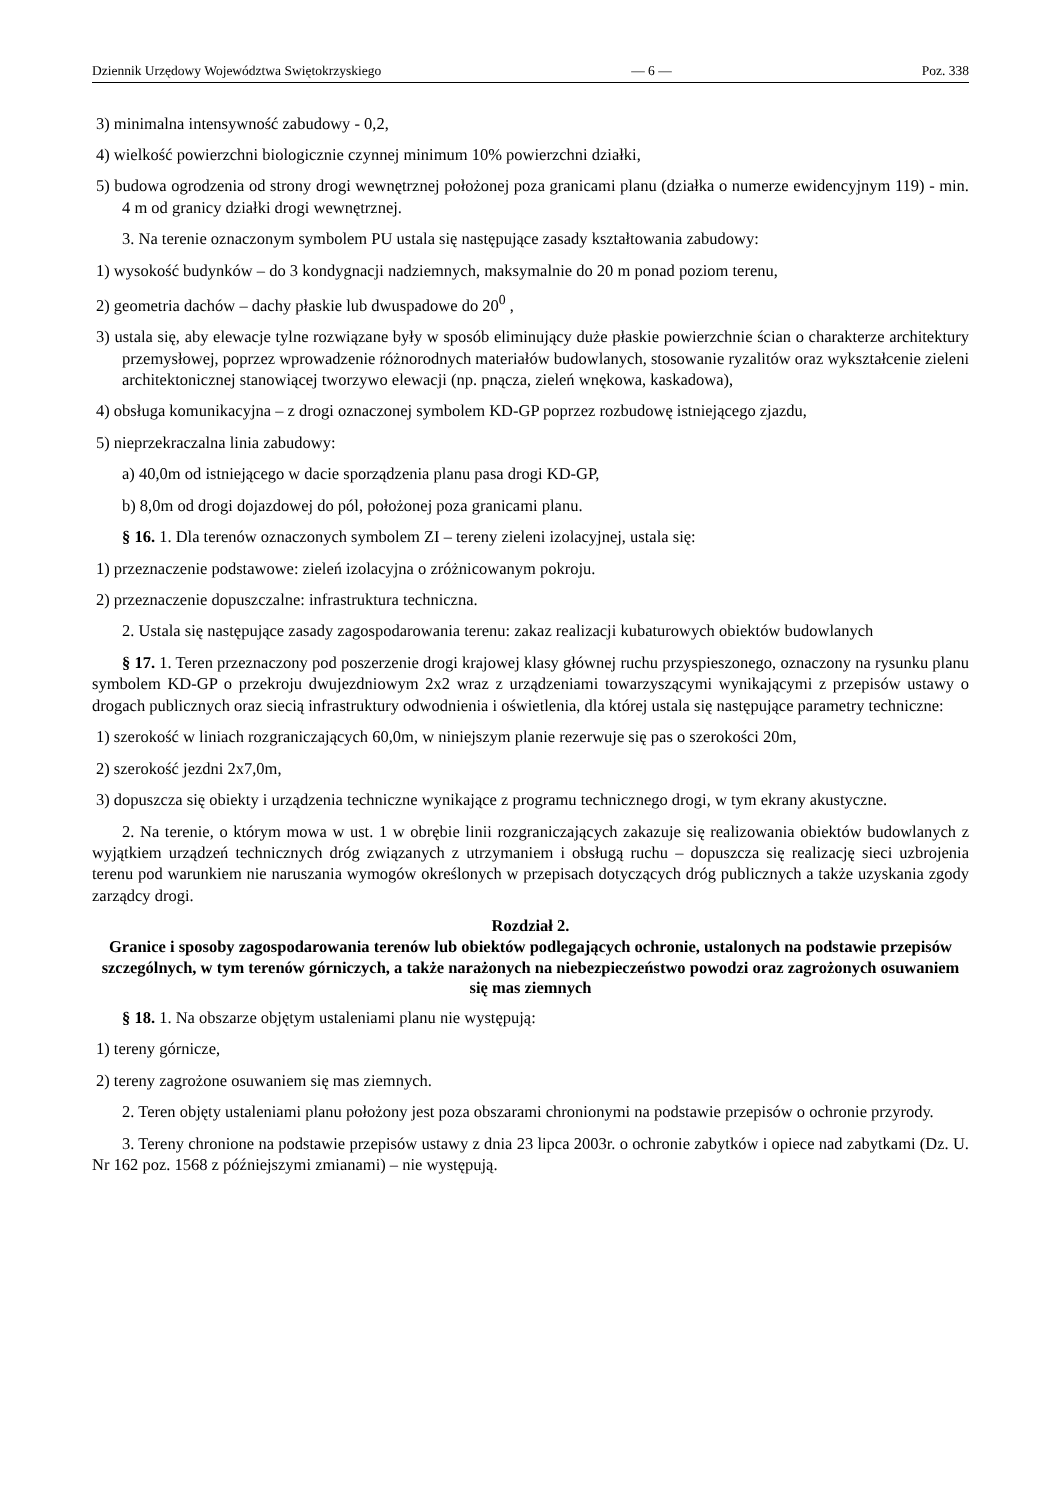Dziennik Urzędowy Województwa Swiętokrzyskiego — 6 — Poz. 338
3) minimalna intensywność zabudowy - 0,2,
4) wielkość powierzchni biologicznie czynnej minimum 10% powierzchni działki,
5) budowa ogrodzenia od strony drogi wewnętrznej położonej poza granicami planu (działka o numerze ewidencyjnym 119) - min. 4 m od granicy działki drogi wewnętrznej.
3. Na terenie oznaczonym symbolem PU ustala się następujące zasady kształtowania zabudowy:
1) wysokość budynków – do 3 kondygnacji nadziemnych, maksymalnie do 20 m ponad poziom terenu,
2) geometria dachów – dachy płaskie lub dwuspadowe do 20<sup>0</sup> ,
3) ustala się, aby elewacje tylne rozwiązane były w sposób eliminujący duże płaskie powierzchnie ścian o charakterze architektury przemysłowej, poprzez wprowadzenie różnorodnych materiałów budowlanych, stosowanie ryzalitów oraz wykształcenie zieleni architektonicznej stanowiącej tworzywo elewacji (np. pnącza, zieleń wnękowa, kaskadowa),
4) obsługa komunikacyjna – z drogi oznaczonej symbolem KD-GP poprzez rozbudowę istniejącego zjazdu,
5) nieprzekraczalna linia zabudowy:
a) 40,0m od istniejącego w dacie sporządzenia planu pasa drogi KD-GP,
b) 8,0m od drogi dojazdowej do pól, położonej poza granicami planu.
§ 16. 1. Dla terenów oznaczonych symbolem ZI – tereny zieleni izolacyjnej, ustala się:
1) przeznaczenie podstawowe: zieleń izolacyjna o zróżnicowanym pokroju.
2) przeznaczenie dopuszczalne: infrastruktura techniczna.
2. Ustala się następujące zasady zagospodarowania terenu: zakaz realizacji kubaturowych obiektów budowlanych
§ 17. 1. Teren przeznaczony pod poszerzenie drogi krajowej klasy głównej ruchu przyspieszonego, oznaczony na rysunku planu symbolem KD-GP o przekroju dwujezdniowym 2x2 wraz z urządzeniami towarzyszącymi wynikającymi z przepisów ustawy o drogach publicznych oraz siecią infrastruktury odwodnienia i oświetlenia, dla której ustala się następujące parametry techniczne:
1) szerokość w liniach rozgraniczających 60,0m, w niniejszym planie rezerwuje się pas o szerokości 20m,
2) szerokość jezdni 2x7,0m,
3) dopuszcza się obiekty i urządzenia techniczne wynikające z programu technicznego drogi, w tym ekrany akustyczne.
2. Na terenie, o którym mowa w ust. 1 w obrębie linii rozgraniczających zakazuje się realizowania obiektów budowlanych z wyjątkiem urządzeń technicznych dróg związanych z utrzymaniem i obsługą ruchu – dopuszcza się realizację sieci uzbrojenia terenu pod warunkiem nie naruszania wymogów określonych w przepisach dotyczących dróg publicznych a także uzyskania zgody zarządcy drogi.
Rozdział 2.
Granice i sposoby zagospodarowania terenów lub obiektów podlegających ochronie, ustalonych na podstawie przepisów szczególnych, w tym terenów górniczych, a także narażonych na niebezpieczeństwo powodzi oraz zagrożonych osuwaniem się mas ziemnych
§ 18. 1. Na obszarze objętym ustaleniami planu nie występują:
1) tereny górnicze,
2) tereny zagrożone osuwaniem się mas ziemnych.
2. Teren objęty ustaleniami planu położony jest poza obszarami chronionymi na podstawie przepisów o ochronie przyrody.
3. Tereny chronione na podstawie przepisów ustawy z dnia 23 lipca 2003r. o ochronie zabytków i opiece nad zabytkami (Dz. U. Nr 162 poz. 1568 z późniejszymi zmianami) – nie występują.